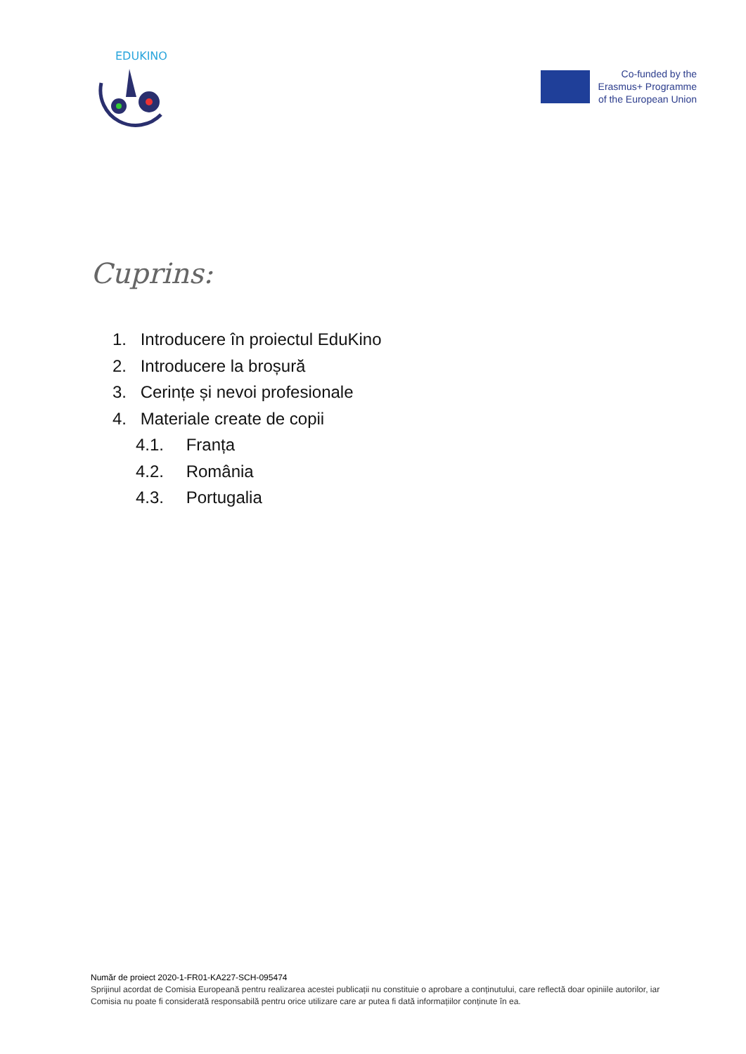EDUKINO
Co-funded by the
Erasmus+ Programme
of the European Union
Cuprins:
1. Introducere în proiectul EduKino
2. Introducere la broșură
3. Cerințe și nevoi profesionale
4. Materiale create de copii
4.1. Franța
4.2. România
4.3. Portugalia
Număr de proiect 2020-1-FR01-KA227-SCH-095474
Sprijinul acordat de Comisia Europeană pentru realizarea acestei publicații nu constituie o aprobare a conținutului, care reflectă doar opiniile autorilor, iar Comisia nu poate fi considerată responsabilă pentru orice utilizare care ar putea fi dată informațiilor conținute în ea.